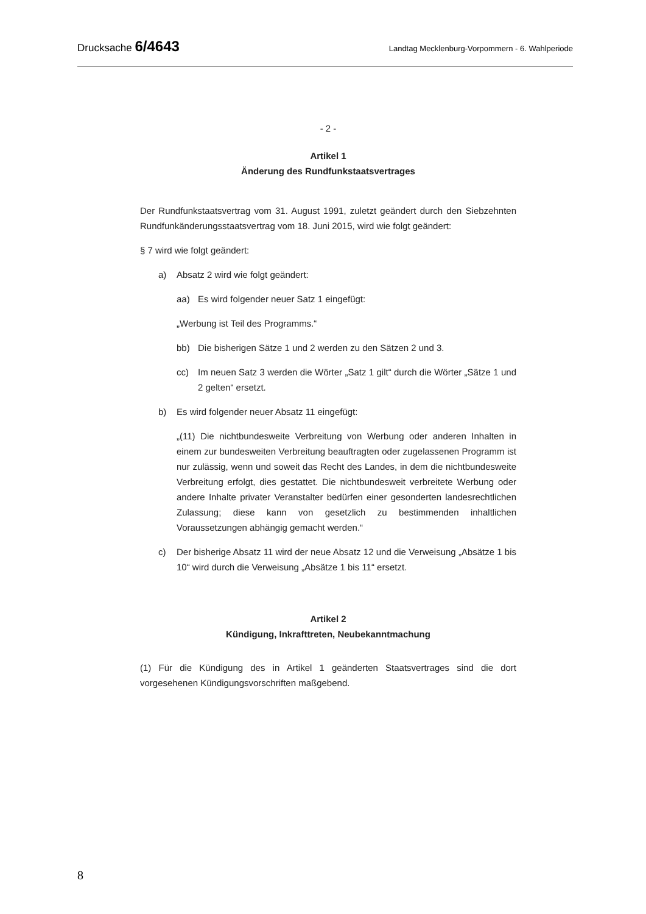Drucksache 6/4643 Landtag Mecklenburg-Vorpommern - 6. Wahlperiode
- 2 -
Artikel 1
Änderung des Rundfunkstaatsvertrages
Der Rundfunkstaatsvertrag vom 31. August 1991, zuletzt geändert durch den Siebzehnten Rundfunkänderungsstaatsvertrag vom 18. Juni 2015, wird wie folgt geändert:
§ 7 wird wie folgt geändert:
a) Absatz 2 wird wie folgt geändert:
aa) Es wird folgender neuer Satz 1 eingefügt:
„Werbung ist Teil des Programms.“
bb) Die bisherigen Sätze 1 und 2 werden zu den Sätzen 2 und 3.
cc) Im neuen Satz 3 werden die Wörter „Satz 1 gilt“ durch die Wörter „Sätze 1 und 2 gelten“ ersetzt.
b) Es wird folgender neuer Absatz 11 eingefügt:
„(11) Die nichtbundesweite Verbreitung von Werbung oder anderen Inhalten in einem zur bundesweiten Verbreitung beauftragten oder zugelassenen Programm ist nur zulässig, wenn und soweit das Recht des Landes, in dem die nichtbundesweite Verbreitung erfolgt, dies gestattet. Die nichtbundesweit verbreitete Werbung oder andere Inhalte privater Veranstalter bedürfen einer gesonderten landesrechtlichen Zulassung; diese kann von gesetzlich zu bestimmenden inhaltlichen Voraussetzungen abhängig gemacht werden.“
c) Der bisherige Absatz 11 wird der neue Absatz 12 und die Verweisung „Absätze 1 bis 10“ wird durch die Verweisung „Absätze 1 bis 11“ ersetzt.
Artikel 2
Kündigung, Inkrafttreten, Neubekanntmachung
(1) Für die Kündigung des in Artikel 1 geänderten Staatsvertrages sind die dort vorgesehenen Kündigungsvorschriften maßgebend.
8